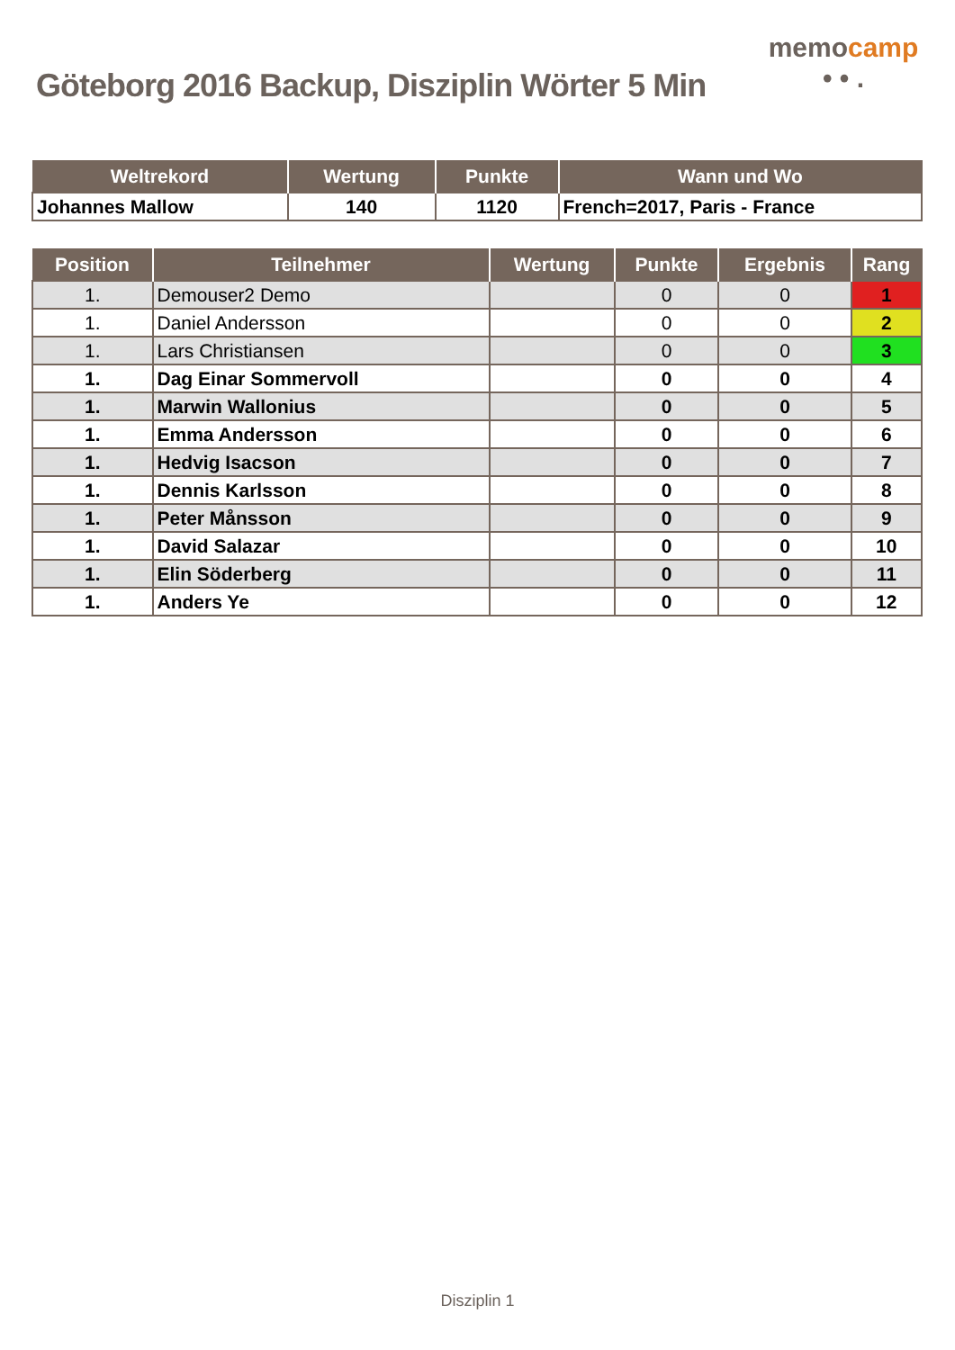Göteborg 2016 Backup, Disziplin Wörter 5 Min
memocamp
• • .
| Weltrekord | Wertung | Punkte | Wann und Wo |
| --- | --- | --- | --- |
| Johannes Mallow | 140 | 1120 | French=2017, Paris - France |
| Position | Teilnehmer | Wertung | Punkte | Ergebnis | Rang |
| --- | --- | --- | --- | --- | --- |
| 1. | Demouser2 Demo | | 0 | 0 | 1 |
| 1. | Daniel Andersson | | 0 | 0 | 2 |
| 1. | Lars Christiansen | | 0 | 0 | 3 |
| 1. | Dag Einar Sommervoll | | 0 | 0 | 4 |
| 1. | Marwin Wallonius | | 0 | 0 | 5 |
| 1. | Emma Andersson | | 0 | 0 | 6 |
| 1. | Hedvig Isacson | | 0 | 0 | 7 |
| 1. | Dennis Karlsson | | 0 | 0 | 8 |
| 1. | Peter Månsson | | 0 | 0 | 9 |
| 1. | David Salazar | | 0 | 0 | 10 |
| 1. | Elin Söderberg | | 0 | 0 | 11 |
| 1. | Anders Ye | | 0 | 0 | 12 |
Disziplin 1